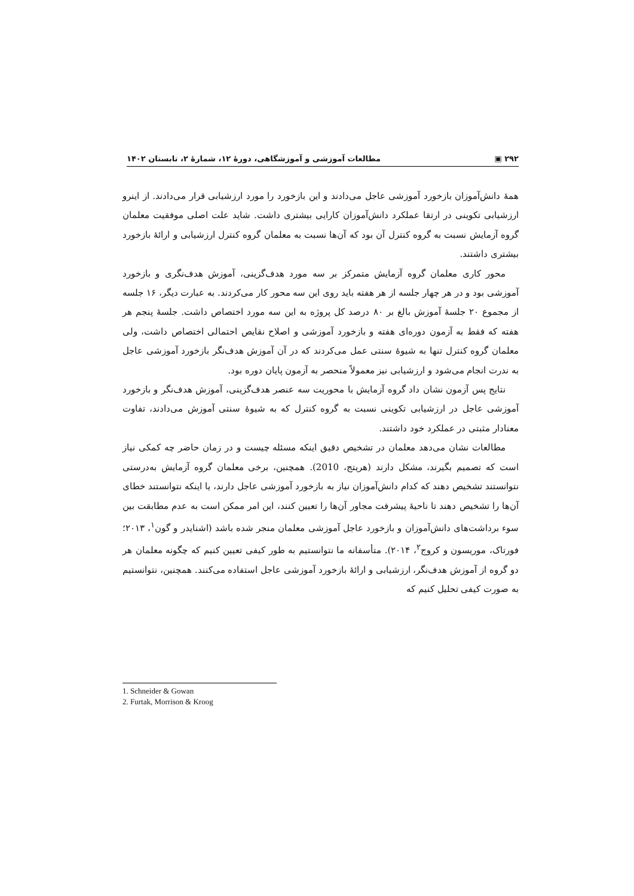۲۹۲ ▣ مطالعات آموزشی و آموزشگاهی، دورهٔ ۱۲، شمارهٔ ۲، تابستان ۱۴۰۲
همهٔ دانش‌آموزان بازخورد آموزشی عاجل می‌دادند و این بازخورد را مورد ارزشیابی قرار می‌دادند. از اینرو ارزشیابی تکوینی در ارتقا عملکرد دانش‌آموزان کارایی بیشتری داشت. شاید علت اصلی موفقیت معلمان گروه آزمایش نسبت به گروه کنترل آن بود که آن‌ها نسبت به معلمان گروه کنترل ارزشیابی و ارائهٔ بازخورد بیشتری داشتند.
محور کاری معلمان گروه آزمایش متمرکز بر سه مورد هدف‌گزینی، آموزش هدف‌نگری و بازخورد آموزشی بود و در هر چهار جلسه از هر هفته باید روی این سه محور کار می‌کردند. به عبارت دیگر، ۱۶ جلسه از مجموع ۲۰ جلسهٔ آموزش بالغ بر ۸۰ درصد کل پروژه به این سه مورد اختصاص داشت. جلسهٔ پنجم هر هفته که فقط به آزمون دوره‌ای هفته و بازخورد آموزشی و اصلاح نقایص احتمالی اختصاص داشت، ولی معلمان گروه کنترل تنها به شیوهٔ سنتی عمل می‌کردند که در آن آموزش هدف‌نگر بازخورد آموزشی عاجل به ندرت انجام می‌شود و ارزشیابی نیز معمولاً منحصر به آزمون پایان دوره بود.
نتایج پس آزمون نشان داد گروه آزمایش با محوریت سه عنصر هدف‌گزینی، آموزش هدف‌نگر و بازخورد آموزشی عاجل در ارزشیابی تکوینی نسبت به گروه کنترل که به شیوهٔ سنتی آموزش می‌دادند، تفاوت معنادار مثبتی در عملکرد خود داشتند.
مطالعات نشان می‌دهد معلمان در تشخیص دقیق اینکه مسئله چیست و در زمان حاضر چه کمکی نیاز است که تصمیم بگیرند، مشکل دارند (هریتج، 2010). همچنین، برخی معلمان گروه آزمایش به‌درستی نتوانستند تشخیص دهند که کدام دانش‌آموزان نیاز به بازخورد آموزشی عاجل دارند، یا اینکه نتوانستند خطای آن‌ها را تشخیص دهند تا ناحیهٔ پیشرفت مجاور آن‌ها را تعیین کنند، این امر ممکن است به عدم مطابقت بین سوء برداشت‌های دانش‌آموزان و بازخورد عاجل آموزشی معلمان منجر شده باشد (اشنایدر و گون<sup>۱</sup>، ۲۰۱۳؛ فورتاک، موریسون و کروج<sup>۲</sup>، ۲۰۱۴). متأسفانه ما نتوانستیم به طور کیفی تعیین کنیم که چگونه معلمان هر دو گروه از آموزش هدف‌نگر، ارزشیابی و ارائهٔ بازخورد آموزشی عاجل استفاده می‌کنند. همچنین، نتوانستیم به صورت کیفی تحلیل کنیم که
1. Schneider & Gowan
2. Furtak, Morrison & Kroog